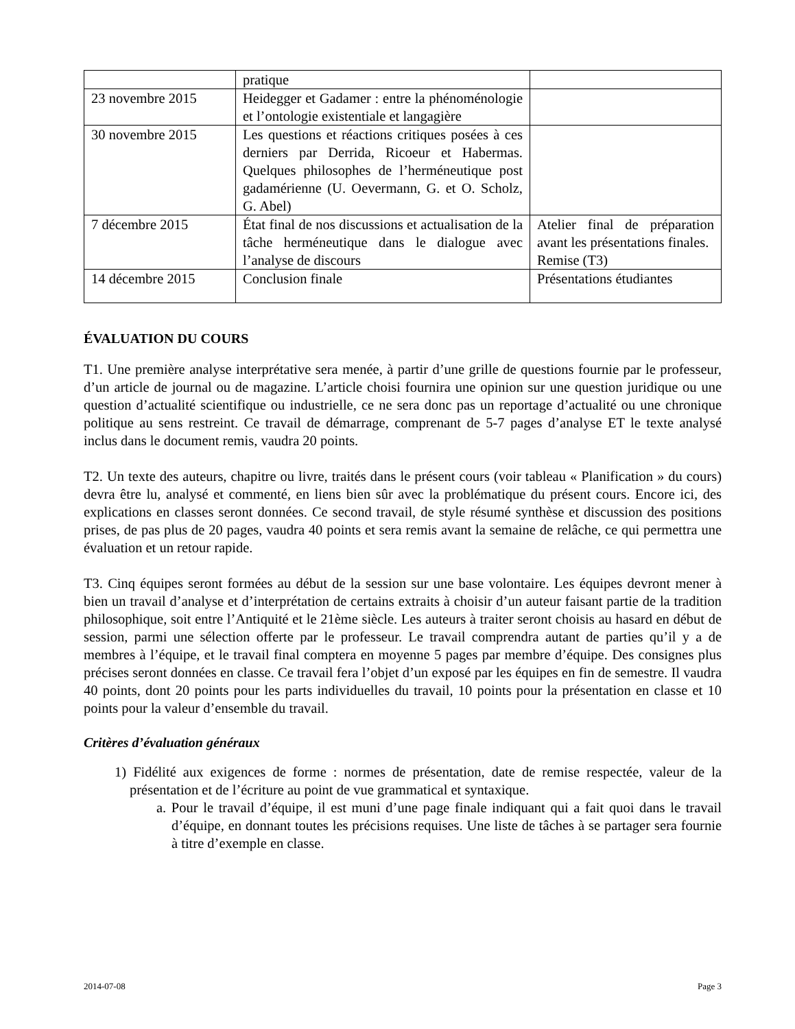| | pratique | |
| 23 novembre 2015 | Heidegger et Gadamer : entre la phénoménologie et l’ontologie existentiale et langagière | |
| 30 novembre 2015 | Les questions et réactions critiques posées à ces derniers par Derrida, Ricoeur et Habermas. Quelques philosophes de l’herméneutique post gadamérienne (U. Oevermann, G. et O. Scholz, G. Abel) | |
| 7 décembre 2015 | État final de nos discussions et actualisation de la tâche herméneutique dans le dialogue avec l’analyse de discours | Atelier final de préparation avant les présentations finales. Remise (T3) |
| 14 décembre 2015 | Conclusion finale | Présentations étudiantes |
ÉVALUATION DU COURS
T1. Une première analyse interprétative sera menée, à partir d’une grille de questions fournie par le professeur, d’un article de journal ou de magazine. L’article choisi fournira une opinion sur une question juridique ou une question d’actualité scientifique ou industrielle, ce ne sera donc pas un reportage d’actualité ou une chronique politique au sens restreint. Ce travail de démarrage, comprenant de 5-7 pages d’analyse ET le texte analysé inclus dans le document remis, vaudra 20 points.
T2. Un texte des auteurs, chapitre ou livre, traités dans le présent cours (voir tableau « Planification » du cours) devra être lu, analysé et commenté, en liens bien sûr avec la problématique du présent cours. Encore ici, des explications en classes seront données. Ce second travail, de style résumé synthèse et discussion des positions prises, de pas plus de 20 pages, vaudra 40 points et sera remis avant la semaine de relâche, ce qui permettra une évaluation et un retour rapide.
T3. Cinq équipes seront formées au début de la session sur une base volontaire. Les équipes devront mener à bien un travail d’analyse et d’interprétation de certains extraits à choisir d’un auteur faisant partie de la tradition philosophique, soit entre l’Antiquité et le 21ème siècle. Les auteurs à traiter seront choisis au hasard en début de session, parmi une sélection offerte par le professeur. Le travail comprendra autant de parties qu’il y a de membres à l’équipe, et le travail final comptera en moyenne 5 pages par membre d’équipe. Des consignes plus précises seront données en classe. Ce travail fera l’objet d’un exposé par les équipes en fin de semestre. Il vaudra 40 points, dont 20 points pour les parts individuelles du travail, 10 points pour la présentation en classe et 10 points pour la valeur d’ensemble du travail.
Critères d’évaluation généraux
1) Fidélité aux exigences de forme : normes de présentation, date de remise respectée, valeur de la présentation et de l’écriture au point de vue grammatical et syntaxique.
a. Pour le travail d’équipe, il est muni d’une page finale indiquant qui a fait quoi dans le travail d’équipe, en donnant toutes les précisions requises. Une liste de tâches à se partager sera fournie à titre d’exemple en classe.
2014-07-08 Page 3